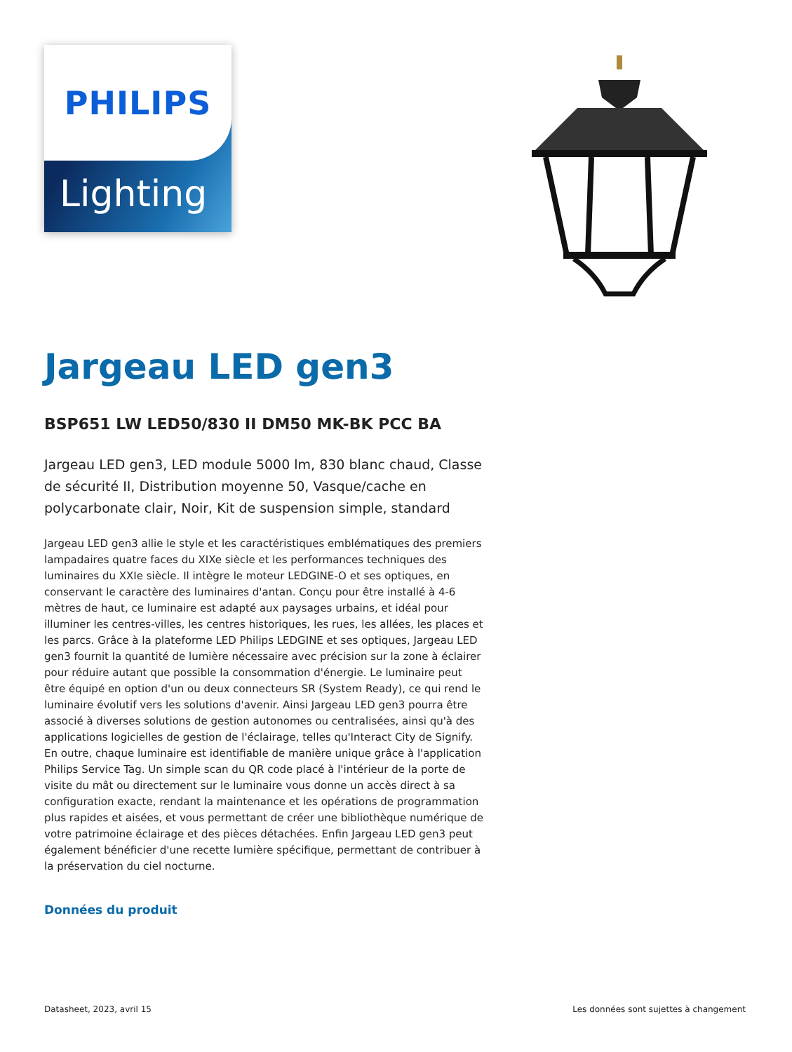PHILIPS
Lighting
Jargeau LED gen3
BSP651 LW LED50/830 II DM50 MK-BK PCC BA
Jargeau LED gen3, LED module 5000 lm, 830 blanc chaud, Classe de sécurité II, Distribution moyenne 50, Vasque/cache en polycarbonate clair, Noir, Kit de suspension simple, standard
Jargeau LED gen3 allie le style et les caractéristiques emblématiques des premiers lampadaires quatre faces du XIXe siècle et les performances techniques des luminaires du XXIe siècle. Il intègre le moteur LEDGINE-O et ses optiques, en conservant le caractère des luminaires d'antan. Conçu pour être installé à 4-6 mètres de haut, ce luminaire est adapté aux paysages urbains, et idéal pour illuminer les centres-villes, les centres historiques, les rues, les allées, les places et les parcs. Grâce à la plateforme LED Philips LEDGINE et ses optiques, Jargeau LED gen3 fournit la quantité de lumière nécessaire avec précision sur la zone à éclairer pour réduire autant que possible la consommation d'énergie. Le luminaire peut être équipé en option d'un ou deux connecteurs SR (System Ready), ce qui rend le luminaire évolutif vers les solutions d'avenir. Ainsi Jargeau LED gen3 pourra être associé à diverses solutions de gestion autonomes ou centralisées, ainsi qu'à des applications logicielles de gestion de l'éclairage, telles qu'Interact City de Signify. En outre, chaque luminaire est identifiable de manière unique grâce à l'application Philips Service Tag. Un simple scan du QR code placé à l'intérieur de la porte de visite du mât ou directement sur le luminaire vous donne un accès direct à sa configuration exacte, rendant la maintenance et les opérations de programmation plus rapides et aisées, et vous permettant de créer une bibliothèque numérique de votre patrimoine éclairage et des pièces détachées. Enfin Jargeau LED gen3 peut également bénéficier d'une recette lumière spécifique, permettant de contribuer à la préservation du ciel nocturne.
Données du produit
Datasheet, 2023, avril 15 Les données sont sujettes à changement